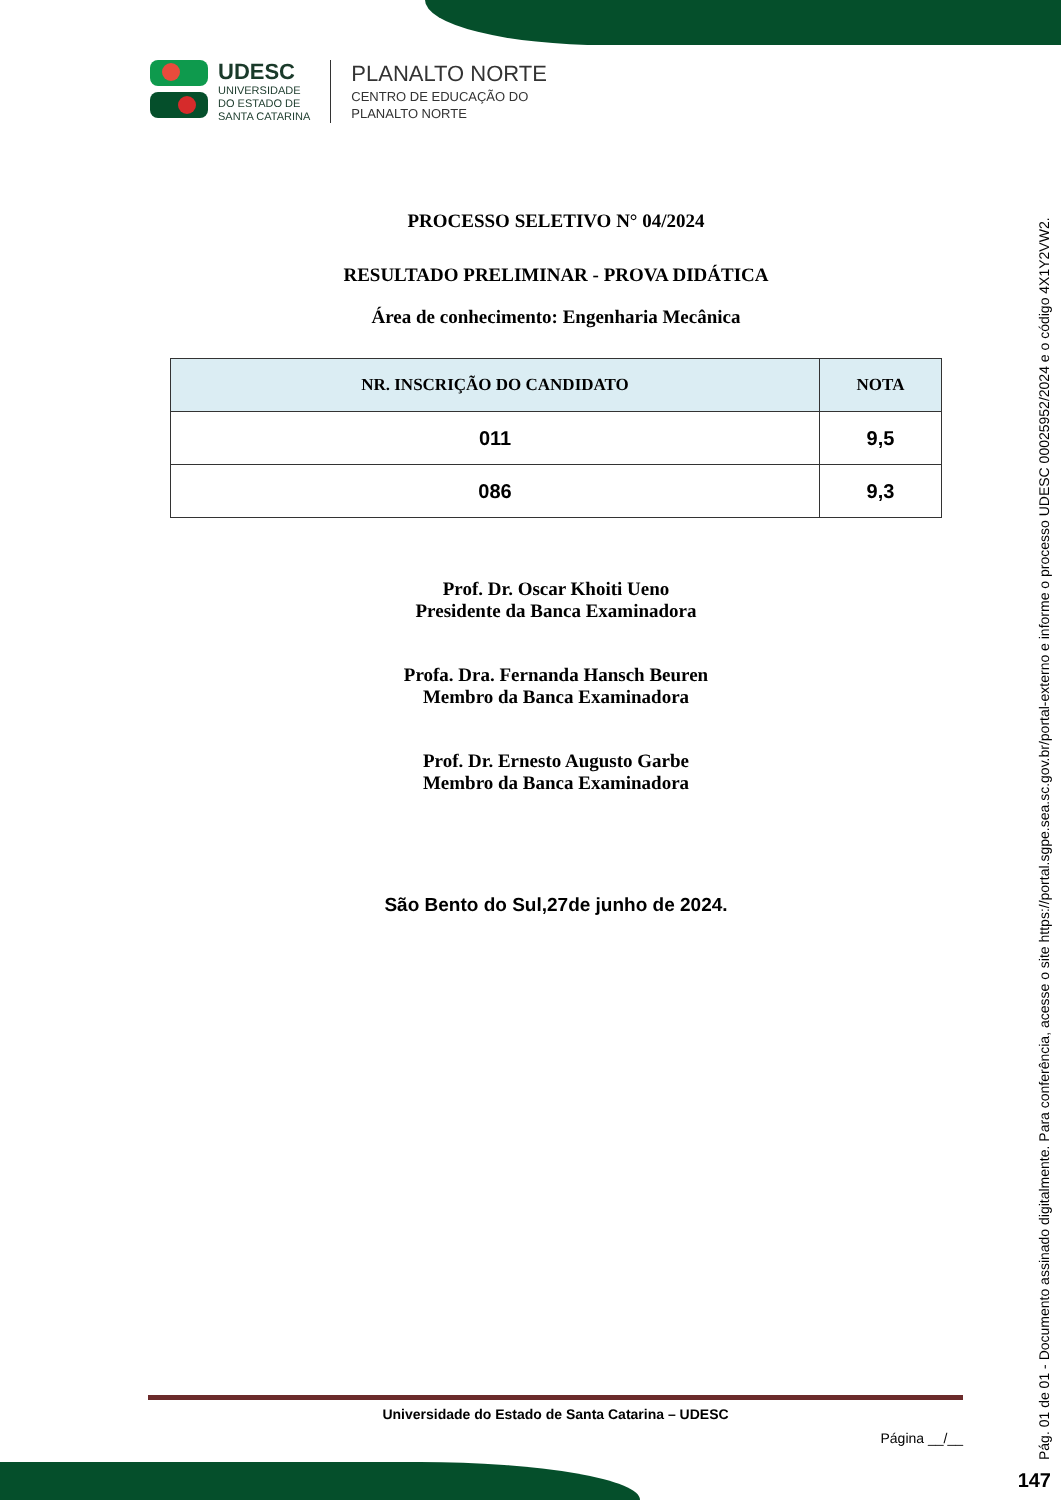UDESC
UNIVERSIDADE
DO ESTADO DE
SANTA CATARINA
PLANALTO NORTE
CENTRO DE EDUCAÇÃO DO
PLANALTO NORTE
PROCESSO SELETIVO N° 04/2024
RESULTADO PRELIMINAR - PROVA DIDÁTICA
Área de conhecimento: Engenharia Mecânica
| NR. INSCRIÇÃO DO CANDIDATO | NOTA |
| --- | --- |
| 011 | 9,5 |
| 086 | 9,3 |
Prof. Dr. Oscar Khoiti Ueno
Presidente da Banca Examinadora
Profa. Dra. Fernanda Hansch Beuren
Membro da Banca Examinadora
Prof. Dr. Ernesto Augusto Garbe
Membro da Banca Examinadora
São Bento do Sul,27de junho de 2024.
Universidade do Estado de Santa Catarina – UDESC
Página __/__
Pág. 01 de 01 - Documento assinado digitalmente. Para conferência, acesse o site https://portal.sgpe.sea.sc.gov.br/portal-externo e informe o processo UDESC 00025952/2024 e o código 4X1Y2VW2. 147